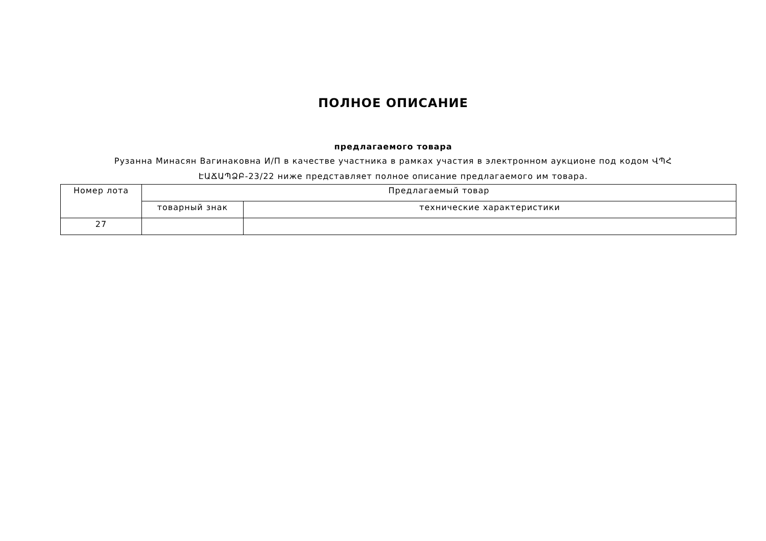ПОЛНОЕ ОПИСАНИЕ
предлагаемого товара
Рузанна Минасян Вагинаковна И/П в качестве участника в рамках участия в электронном аукционе под кодом ՎՊՀ ԷԱՃԱՊՁԲ-23/22 ниже представляет полное описание предлагаемого им товара.
| Номер лота | Предлагаемый товар | |
| | товарный знак | технические характеристики |
| 27 | | |